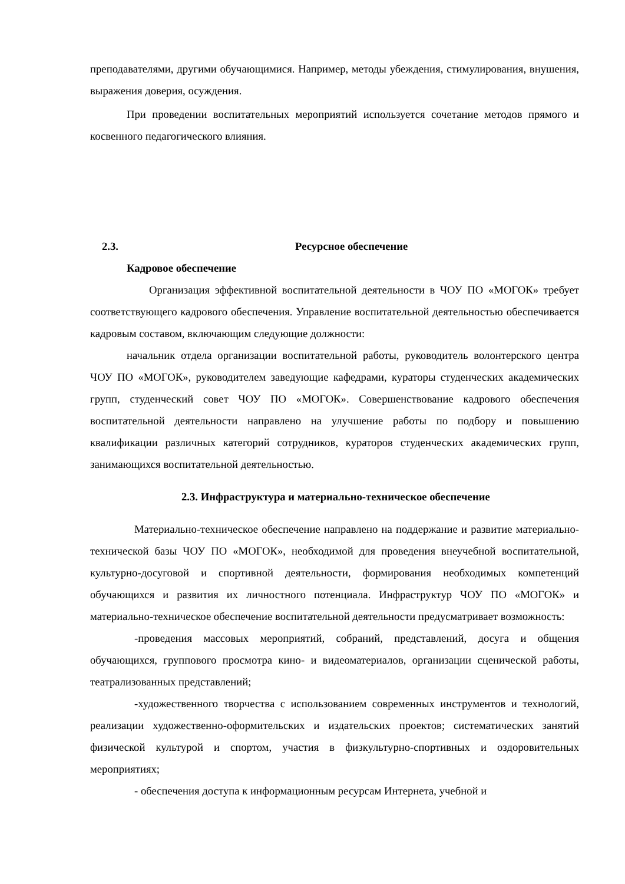преподавателями, другими обучающимися. Например, методы убеждения, стимулирования, внушения, выражения доверия, осуждения.
При проведении воспитательных мероприятий используется сочетание методов прямого и косвенного педагогического влияния.
2.3. Ресурсное обеспечение
Кадровое обеспечение
Организация эффективной воспитательной деятельности в ЧОУ ПО «МОГОК» требует соответствующего кадрового обеспечения. Управление воспитательной деятельностью обеспечивается кадровым составом, включающим следующие должности:
начальник отдела организации воспитательной работы, руководитель волонтерского центра ЧОУ ПО «МОГОК», руководителем заведующие кафедрами, кураторы студенческих академических групп, студенческий совет ЧОУ ПО «МОГОК». Совершенствование кадрового обеспечения воспитательной деятельности направлено на улучшение работы по подбору и повышению квалификации различных категорий сотрудников, кураторов студенческих академических групп, занимающихся воспитательной деятельностью.
2.3. Инфраструктура и материально-техническое обеспечение
Материально-техническое обеспечение направлено на поддержание и развитие материально-технической базы ЧОУ ПО «МОГОК», необходимой для проведения внеучебной воспитательной, культурно-досуговой и спортивной деятельности, формирования необходимых компетенций обучающихся и развития их личностного потенциала. Инфраструктур ЧОУ ПО «МОГОК» и материально-техническое обеспечение воспитательной деятельности предусматривает возможность:
-проведения массовых мероприятий, собраний, представлений, досуга и общения обучающихся, группового просмотра кино- и видеоматериалов, организации сценической работы, театрализованных представлений;
-художественного творчества с использованием современных инструментов и технологий, реализации художественно-оформительских и издательских проектов; систематических занятий физической культурой и спортом, участия в физкультурно-спортивных и оздоровительных мероприятиях;
- обеспечения доступа к информационным ресурсам Интернета, учебной и